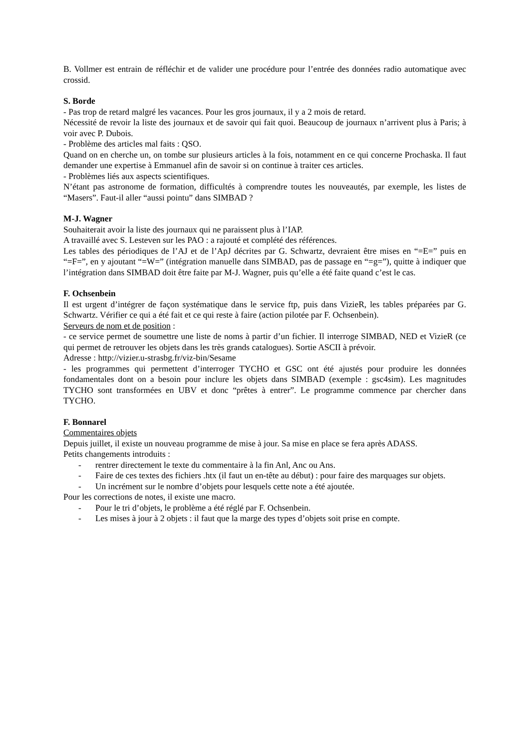B. Vollmer est entrain de réfléchir et de valider une procédure pour l’entrée des données radio automatique avec crossid.
S. Borde
- Pas trop de retard malgré les vacances. Pour les gros journaux, il y a 2 mois de retard.
Nécessité de revoir la liste des journaux et de savoir qui fait quoi. Beaucoup de journaux n’arrivent plus à Paris; à voir avec P. Dubois.
- Problème des articles mal faits : QSO.
Quand on en cherche un, on tombe sur plusieurs articles à la fois, notamment en ce qui concerne Prochaska. Il faut demander une expertise à Emmanuel afin de savoir si on continue à traiter ces articles.
- Problèmes liés aux aspects scientifiques.
N’étant pas astronome de formation, difficultés à comprendre toutes les nouveautés, par exemple, les listes de “Masers”. Faut-il aller “aussi pointu” dans SIMBAD ?
M-J. Wagner
Souhaiterait avoir la liste des journaux qui ne paraissent plus à l’IAP.
A travaillé avec S. Lesteven sur les PAO : a rajouté et complété des références.
Les tables des périodiques de l’AJ et de l’ApJ décrites par G. Schwartz, devraient être mises en “=E=” puis en “=F=”, en y ajoutant “=W=” (intégration manuelle dans SIMBAD, pas de passage en “=g=”), quitte à indiquer que l’intégration dans SIMBAD doit être faite par M-J. Wagner, puis qu’elle a été faite quand c’est le cas.
F. Ochsenbein
Il est urgent d’intégrer de façon systématique dans le service ftp, puis dans VizieR, les tables préparées par G. Schwartz. Vérifier ce qui a été fait et ce qui reste à faire (action pilotée par F. Ochsenbein).
Serveurs de nom et de position :
- ce service permet de soumettre une liste de noms à partir d’un fichier. Il interroge SIMBAD, NED et VizieR (ce qui permet de retrouver les objets dans les très grands catalogues). Sortie ASCII à prévoir.
Adresse : http://vizier.u-strasbg.fr/viz-bin/Sesame
- les programmes qui permettent d’interroger TYCHO et GSC ont été ajustés pour produire les données fondamentales dont on a besoin pour inclure les objets dans SIMBAD (exemple : gsc4sim). Les magnitudes TYCHO sont transformées en UBV et donc “prêtes à entrer”. Le programme commence par chercher dans TYCHO.
F. Bonnarel
Commentaires objets
Depuis juillet, il existe un nouveau programme de mise à jour. Sa mise en place se fera après ADASS.
Petits changements introduits :
- rentrer directement le texte du commentaire à la fin Anl, Anc ou Ans.
- Faire de ces textes des fichiers .htx (il faut un en-tête au début) : pour faire des marquages sur objets.
- Un incrément sur le nombre d’objets pour lesquels cette note a été ajoutée.
Pour les corrections de notes, il existe une macro.
- Pour le tri d’objets, le problème a été réglé par F. Ochsenbein.
- Les mises à jour à 2 objets : il faut que la marge des types d’objets soit prise en compte.